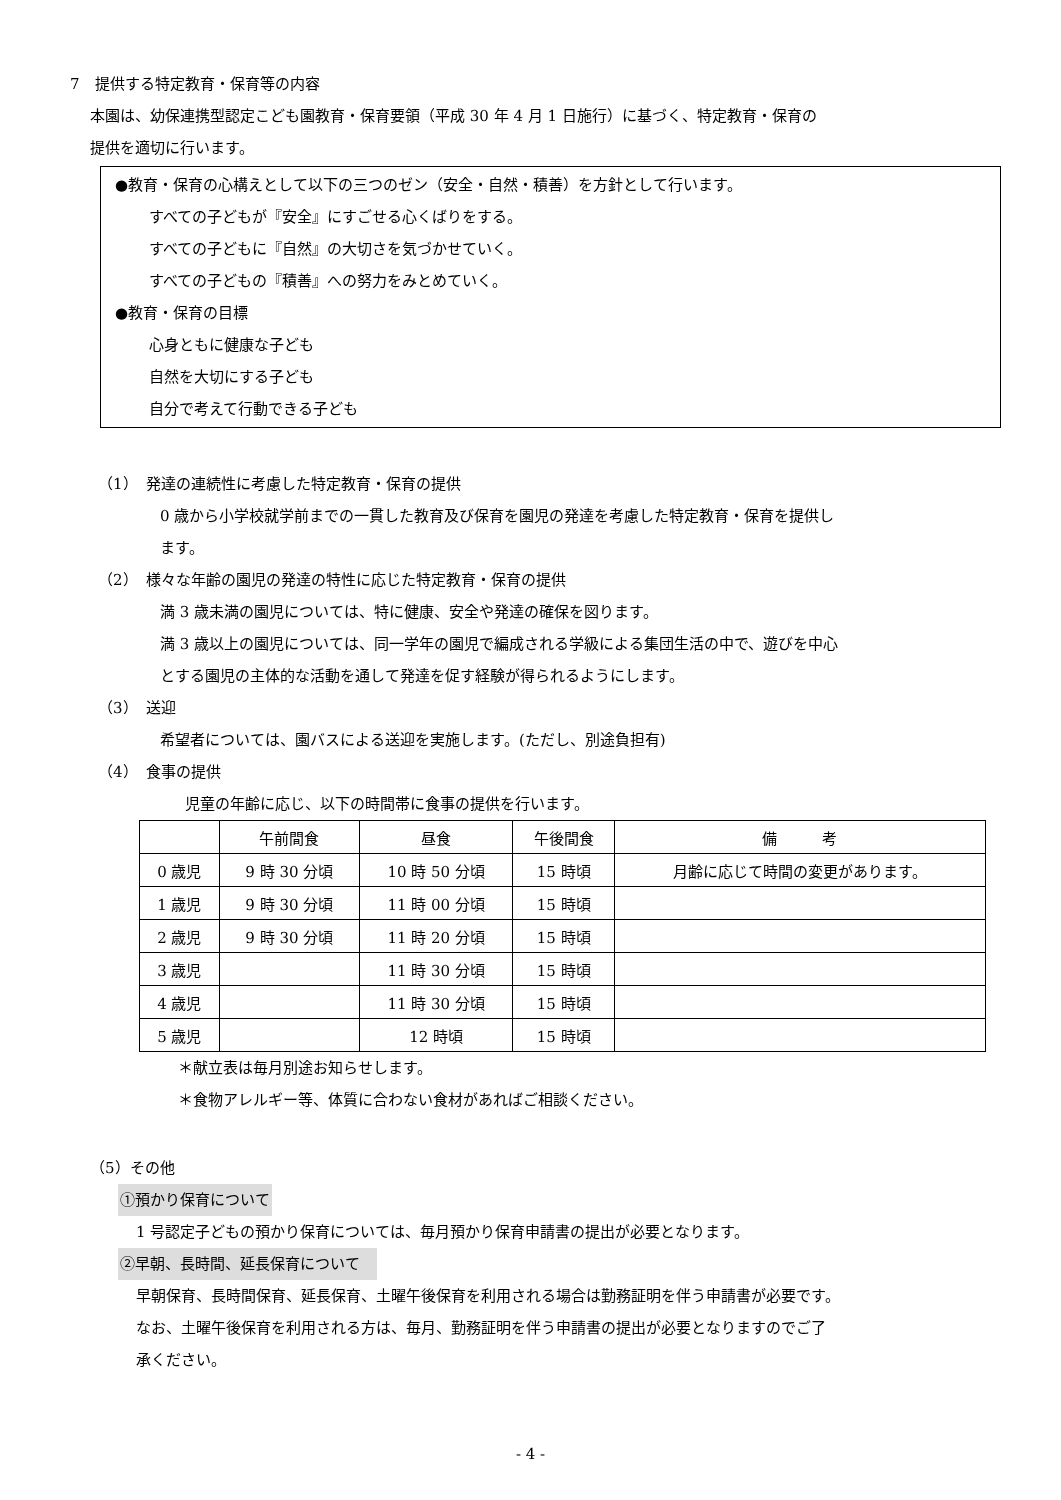7　提供する特定教育・保育等の内容
本園は、幼保連携型認定こども園教育・保育要領（平成 30 年 4 月 1 日施行）に基づく、特定教育・保育の
提供を適切に行います。
●教育・保育の心構えとして以下の三つのゼン（安全・自然・積善）を方針として行います。
すべての子どもが『安全』にすごせる心くばりをする。
すべての子どもに『自然』の大切さを気づかせていく。
すべての子どもの『積善』への努力をみとめていく。
●教育・保育の目標
心身ともに健康な子ども
自然を大切にする子ども
自分で考えて行動できる子ども
（1）　発達の連続性に考慮した特定教育・保育の提供
0 歳から小学校就学前までの一貫した教育及び保育を園児の発達を考慮した特定教育・保育を提供し
ます。
（2）　様々な年齢の園児の発達の特性に応じた特定教育・保育の提供
満 3 歳未満の園児については、特に健康、安全や発達の確保を図ります。
満 3 歳以上の園児については、同一学年の園児で編成される学級による集団生活の中で、遊びを中心
とする園児の主体的な活動を通して発達を促す経験が得られるようにします。
（3）　送迎
希望者については、園バスによる送迎を実施します。(ただし、別途負担有)
（4）　食事の提供
児童の年齢に応じ、以下の時間帯に食事の提供を行います。
| | 午前間食 | 昼食 | 午後間食 | 備 考 |
| --- | --- | --- | --- | --- |
| 0 歳児 | 9 時 30 分頃 | 10 時 50 分頃 | 15 時頃 | 月齢に応じて時間の変更があります。 |
| 1 歳児 | 9 時 30 分頃 | 11 時 00 分頃 | 15 時頃 | |
| 2 歳児 | 9 時 30 分頃 | 11 時 20 分頃 | 15 時頃 | |
| 3 歳児 | | 11 時 30 分頃 | 15 時頃 | |
| 4 歳児 | | 11 時 30 分頃 | 15 時頃 | |
| 5 歳児 | | 12 時頃 | 15 時頃 | |
＊献立表は毎月別途お知らせします。
＊食物アレルギー等、体質に合わない食材があればご相談ください。
（5）その他
①預かり保育について
1 号認定子どもの預かり保育については、毎月預かり保育申請書の提出が必要となります。
②早朝、長時間、延長保育について　
早朝保育、長時間保育、延長保育、土曜午後保育を利用される場合は勤務証明を伴う申請書が必要です。
なお、土曜午後保育を利用される方は、毎月、勤務証明を伴う申請書の提出が必要となりますのでご了
承ください。
- 4 -